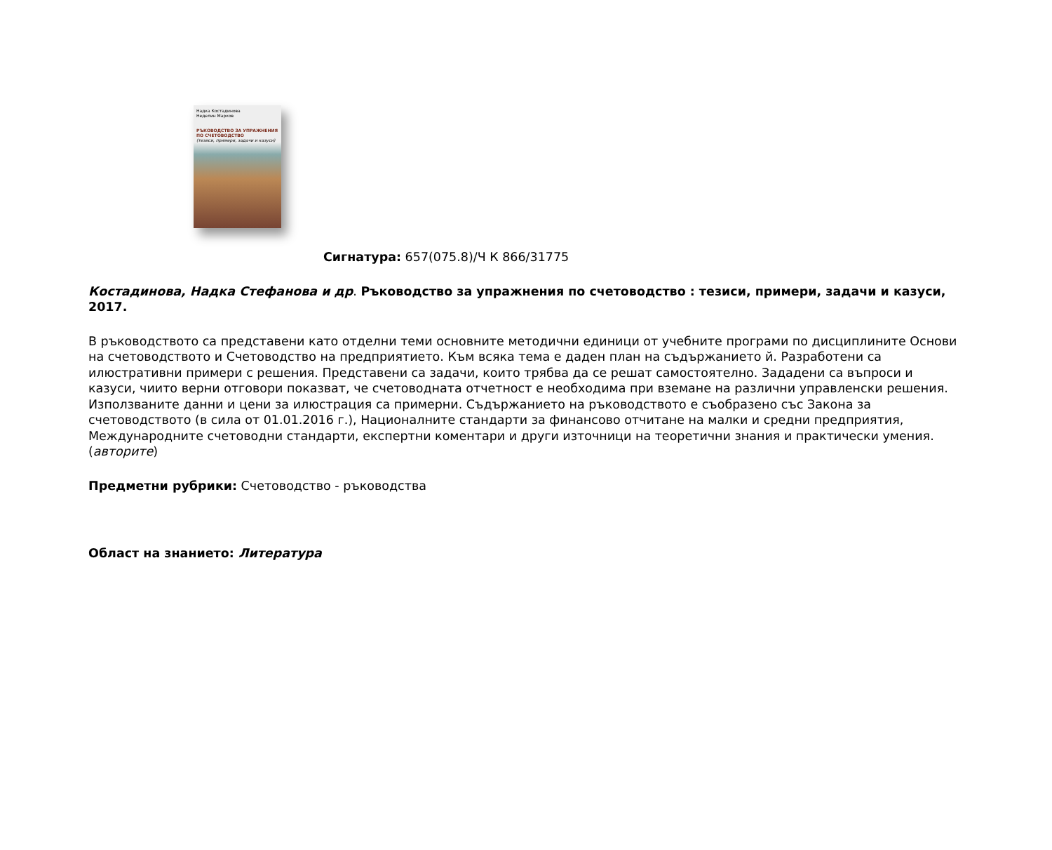Надка Костадинова
Неделин Марков
РЪКОВОДСТВО ЗА УПРАЖНЕНИЯ ПО СЧЕТОВОДСТВО
(тезиси, примери, задачи и казуси)
Сигнатура: 657(075.8)/Ч К 866/31775
Костадинова, Надка Стефанова и др. Ръководство за упражнения по счетоводство : тезиси, примери, задачи и казуси, 2017.
В ръководството са представени като отделни теми основните методични единици от учебните програми по дисциплините Основи на счетоводството и Счетоводство на предприятието. Към всяка тема е даден план на съдържанието й. Разработени са илюстративни примери с решения. Представени са задачи, които трябва да се решат самостоятелно. Зададени са въпроси и казуси, чиито верни отговори показват, че счетоводната отчетност е необходима при вземане на различни управленски решения. Използваните данни и цени за илюстрация са примерни. Съдържанието на ръководството е съобразено със Закона за счетоводството (в сила от 01.01.2016 г.), Националните стандарти за финансово отчитане на малки и средни предприятия, Международните счетоводни стандарти, експертни коментари и други източници на теоретични знания и практически умения. (авторите)
Предметни рубрики: Счетоводство - ръководства
Област на знанието: Литература